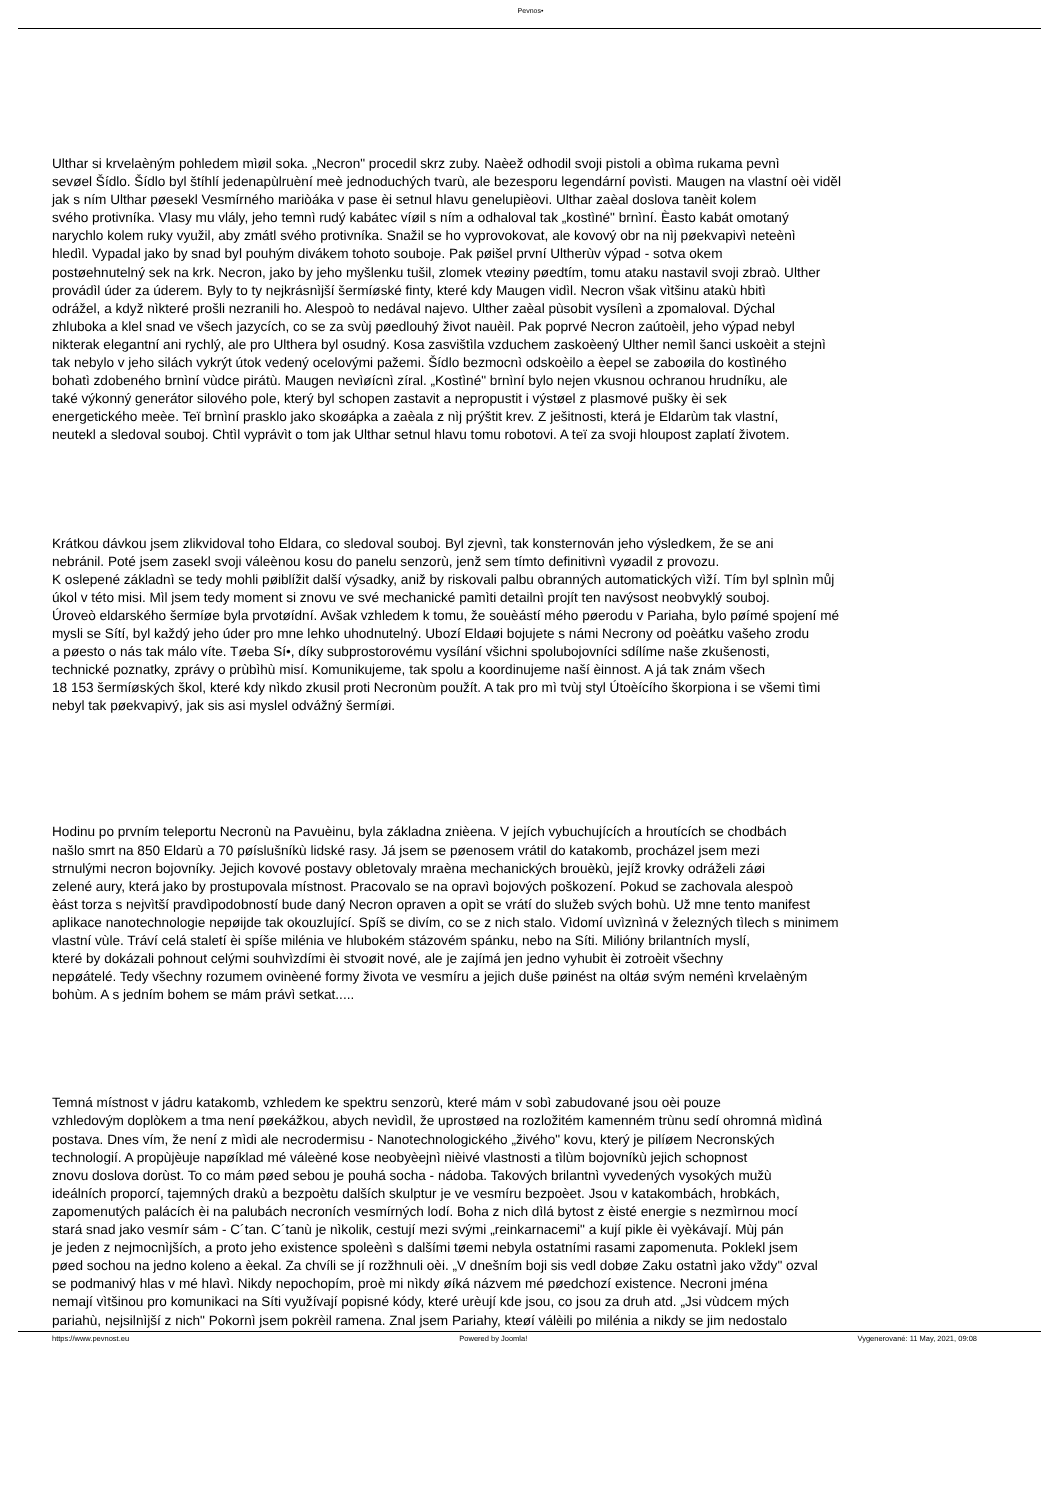Pevnos•
Ulthar si krvelaèným pohledem mìøil soka. „Necron" procedil skrz zuby. Naèež odhodil svoji pistoli a obìma rukama pevnì
sevøel Šídlo. Šídlo byl štíhlí jedenapùlruèní meè jednoduchých tvarù, ale bezesporu legendární povìsti. Maugen na vlastní oèi viděl
jak s ním Ulthar pøesekl Vesmírného mariòáka v pase èi setnul hlavu genelupièovi. Ulthar zaèal doslova tanèit kolem
svého protivníka. Vlasy mu vlály, jeho temnì rudý kabátec víøil s ním a odhaloval tak „kostìné" brnìní. Èasto kabát omotaný
narychlo kolem ruky využil, aby zmátl svého protivníka. Snažil se ho vyprovokovat, ale kovový obr na nìj pøekvapivì neteènì
hledìl. Vypadal jako by snad byl pouhým divákem tohoto souboje. Pak pøišel první Ultherùv výpad - sotva okem
postøehnutelný sek na krk. Necron, jako by jeho myšlenku tušil, zlomek vteøiny pøedtím, tomu ataku nastavil svoji zbraò. Ulther
provádìl úder za úderem. Byly to ty nejkrásnìjší šermíøské finty, které kdy Maugen vidìl. Necron však vìtšinu atakù hbitì
odrážel, a když nìkteré prošli nezranili ho. Alespoò to nedával najevo. Ulther zaèal pùsobit vysílenì a zpomaloval. Dýchal
zhluboka a klel snad ve všech jazycích, co se za svùj pøedlouhý život nauèil. Pak poprvé Necron zaútoèil, jeho výpad nebyl
nikterak elegantní ani rychlý, ale pro Ulthera byl osudný. Kosa zasvištìla vzduchem zaskoèený Ulther nemìl šanci uskoèit a stejnì
tak nebylo v jeho silách vykrýt útok vedený ocelovými pažemi. Šídlo bezmocnì odskoèilo a èepel se zaboøila do kostìného
bohatì zdobeného brnìní vùdce pirátù. Maugen nevìøícnì zíral. „Kostìné" brnìní bylo nejen vkusnou ochranou hrudníku, ale
také výkonný generátor silového pole, který byl schopen zastavit a nepropustit i výstøel z plasmové pušky èi sek
energetického meèe. Teï brnìní prasklo jako skoøápka a zaèala z nìj prýštit krev. Z ješitnosti, která je Eldarùm tak vlastní,
neutekl a sledoval souboj. Chtìl vyprávìt o tom jak Ulthar setnul hlavu tomu robotovi. A teï za svoji hloupost zaplatí životem.
Krátkou dávkou jsem zlikvidoval toho Eldara, co sledoval souboj. Byl zjevnì, tak konsternován jeho výsledkem, že se ani
nebránil. Poté jsem zasekl svoji váleènou kosu do panelu senzorù, jenž sem tímto definitivnì vyøadil z provozu.
K oslepené základnì se tedy mohli pøiblížit další výsadky, aniž by riskovali palbu obranných automatických vìží. Tím byl splnìn můj
úkol v této misi. Mìl jsem tedy moment si znovu ve své mechanické pamìti detailnì projít ten navýsost neobvyklý souboj.
Úroveò eldarského šermíøe byla prvotøídní. Avšak vzhledem k tomu, že souèástí mého pøerodu v Pariaha, bylo pøímé spojení mé
mysli se Sítí, byl každý jeho úder pro mne lehko uhodnutelný. Ubozí Eldaøi bojujete s námi Necrony od poèátku vašeho zrodu
a pøesto o nás tak málo víte. Tøeba Sí•, díky subprostorovému vysílání všichni spolubojovníci sdílíme naše zkušenosti,
technické poznatky, zprávy o prùbìhù misí. Komunikujeme, tak spolu a koordinujeme naší èinnost. A já tak znám všech
18 153 šermíøských škol, které kdy nìkdo zkusil proti Necronùm použít. A tak pro mì tvùj styl Útoèícího škorpiona i se všemi tìmi
nebyl tak pøekvapivý, jak sis asi myslel odvážný šermíøi.
Hodinu po prvním teleportu Necronù na Pavuèinu, byla základna znièena. V jejích vybuchujících a hroutících se chodbách
našlo smrt na 850 Eldarù a 70 pøíslušníkù lidské rasy. Já jsem se pøenosem vrátil do katakomb, procházel jsem mezi
strnulými necron bojovníky. Jejich kovové postavy obletovaly mraèna mechanických brouèkù, jejíž krovky odráželi záøi
zelené aury, která jako by prostupovala místnost. Pracovalo se na opravì bojových poškození. Pokud se zachovala alespoò
èást torza s nejvìtší pravdìpodobností bude daný Necron opraven a opìt se vrátí do služeb svých bohù. Už mne tento manifest
aplikace nanotechnologie nepøijde tak okouzlující. Spíš se divím, co se z nich stalo. Vìdomí uvìznìná v železných tìlech s minimem
vlastní vùle. Tráví celá staletí èi spíše milénia ve hlubokém stázovém spánku, nebo na Síti. Milióny brilantních myslí,
které by dokázali pohnout celými souhvìzdími èi stvoøit nové, ale je zajímá jen jedno vyhubit èi zotroèit všechny
nepøátelé. Tedy všechny rozumem ovinèené formy života ve vesmíru a jejich duše pøinést na oltáø svým neménì krvelaèným
bohùm. A s jedním bohem se mám právì setkat.....
Temná místnost v jádru katakomb, vzhledem ke spektru senzorù, které mám v sobì zabudované jsou oèi pouze
vzhledovým doplòkem a tma není pøekážkou, abych nevìdìl, že uprostøed na rozložitém kamenném trùnu sedí ohromná mìdìná
postava. Dnes vím, že není z mìdi ale necrodermisu - Nanotechnologického „živého" kovu, který je pilíøem Necronských
technologií. A propùjèuje napøíklad mé váleèné kose neobyèejnì nièivé vlastnosti a tìlùm bojovníkù jejich schopnost
znovu doslova dorùst. To co mám pøed sebou je pouhá socha - nádoba. Takových brilantnì vyvedených vysokých mužù
ideálních proporcí, tajemných drakù a bezpoètu dalších skulptur je ve vesmíru bezpoèet. Jsou v katakombách, hrobkách,
zapomenutých palácích èi na palubách necroních vesmírných lodí. Boha z nich dìlá bytost z èisté energie s nezmìrnou mocí
stará snad jako vesmír sám - C´tan. C´tanù je nìkolik, cestují mezi svými „reinkarnacemi" a kují pikle èi vyèkávají. Mùj pán
je jeden z nejmocnìjších, a proto jeho existence spoleènì s dalšími tøemi nebyla ostatními rasami zapomenuta. Poklekl jsem
pøed sochou na jedno koleno a èekal. Za chvíli se jí rozžhnuli oèi. „V dnešním boji sis vedl dobøe Zaku ostatnì jako vždy" ozval
se podmanivý hlas v mé hlavì. Nikdy nepochopím, proè mi nìkdy øíká názvem mé pøedchozí existence. Necroni jména
nemají vìtšinou pro komunikaci na Síti využívají popisné kódy, které urèují kde jsou, co jsou za druh atd. „Jsi vùdcem mých
pariahù, nejsilnìjší z nich" Pokornì jsem pokrèil ramena. Znal jsem Pariahy, kteøí válèili po milénia a nikdy se jim nedostalo
https://www.pevnost.eu Powered by Joomla! Vygenerované: 11 May, 2021, 09:08